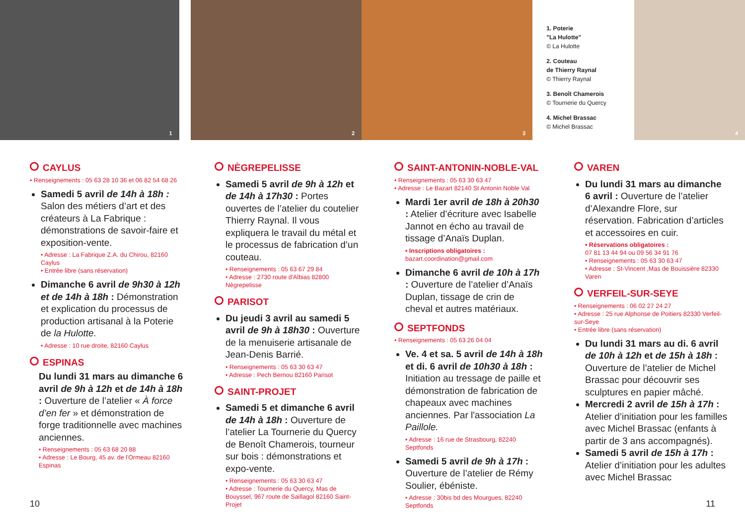1
2
3
1. Poterie
"La Hulotte"
© La Hulotte
2. Couteau
de Thierry Raynal
© Thierry Raynal
3. Benoît Chamerois
© Tournerie du Quercy
4. Michel Brassac
© Michel Brassac
4
CAYLUS
• Renseignements : 05 63 28 10 36 et 06 82 54 68 26
Samedi 5 avril de 14h à 18h : Salon des métiers d’art et des créateurs à La Fabrique : démonstrations de savoir-faire et exposition-vente.
• Adresse : La Fabrique Z.A. du Chirou, 82160 Caylus
• Entrée libre (sans réservation)
Dimanche 6 avril de 9h30 à 12h et de 14h à 18h : Démonstration et explication du processus de production artisanal à la Poterie de la Hulotte.
• Adresse : 10 rue droite, 82160 Caylus
ESPINAS
Du lundi 31 mars au dimanche 6 avril de 9h à 12h et de 14h à 18h : Ouverture de l’atelier « À force d’en fer » et démonstration de forge traditionnelle avec machines anciennes.
• Renseignements : 05 63 68 20 88
• Adresse : Le Bourg, 45 av. de l'Ormeau 82160 Espinas
NÈGREPELISSE
Samedi 5 avril de 9h à 12h et de 14h à 17h30 : Portes ouvertes de l’atelier du coutelier Thierry Raynal. Il vous expliquera le travail du métal et le processus de fabrication d’un couteau.
• Renseignements : 05 63 67 29 84
• Adresse : 2730 route d'Albias 82800 Nègrepelisse
PARISOT
Du jeudi 3 avril au samedi 5 avril de 9h à 18h30 : Ouverture de la menuiserie artisanale de Jean-Denis Barrié.
• Renseignements : 05 63 30 63 47
• Adresse : Pech Bernou 82160 Parisot
SAINT-PROJET
Samedi 5 et dimanche 6 avril de 14h à 18h : Ouverture de l’atelier La Tournerie du Quercy de Benoît Chamerois, tourneur sur bois : démonstrations et expo-vente.
• Renseignements : 05 63 30 63 47
• Adresse : Tournerie du Quercy, Mas de Bouyssel, 967 route de Saillagol 82160 Saint-Projet
SAINT-ANTONIN-NOBLE-VAL
• Renseignements : 05 63 30 63 47
• Adresse : Le Bazart 82140 St Antonin Noble Val
Mardi 1er avril de 18h à 20h30 : Atelier d’écriture avec Isabelle Jannot en écho au travail de tissage d’Anaïs Duplan.
• Inscriptions obligatoires :
bazart.coordination@gmail.com
Dimanche 6 avril de 10h à 17h : Ouverture de l’atelier d’Anaïs Duplan, tissage de crin de cheval et autres matériaux.
SEPTFONDS
• Renseignements : 05 63 26 04 04
Ve. 4 et sa. 5 avril de 14h à 18h et di. 6 avril de 10h30 à 18h : Initiation au tressage de paille et démonstration de fabrication de chapeaux avec machines anciennes. Par l'association La Paillole.
• Adresse : 16 rue de Strasbourg, 82240 Septfonds
Samedi 5 avril de 9h à 17h : Ouverture de l’atelier de Rémy Soulier, ébéniste.
• Adresse : 30bis bd des Mourgues, 82240 Septfonds
VAREN
Du lundi 31 mars au dimanche 6 avril : Ouverture de l’atelier d’Alexandre Flore, sur réservation. Fabrication d’articles et accessoires en cuir.
• Réservations obligatoires :
07 81 13 44 94 ou 09 56 34 91 76
• Renseignements : 05 63 30 63 47
• Adresse : St-Vincent ,Mas de Bouissière 82330 Varen
VERFEIL-SUR-SEYE
• Renseignements : 06 02 27 24 27
• Adresse : 25 rue Alphonse de Poitiers 82330 Verfeil-sur-Seye
• Entrée libre (sans réservation)
Du lundi 31 mars au di. 6 avril de 10h à 12h et de 15h à 18h : Ouverture de l’atelier de Michel Brassac pour découvrir ses sculptures en papier mâché.
Mercredi 2 avril de 15h à 17h : Atelier d’initiation pour les familles avec Michel Brassac (enfants à partir de 3 ans accompagnés).
Samedi 5 avril de 15h à 17h : Atelier d’initiation pour les adultes avec Michel Brassac
10 11